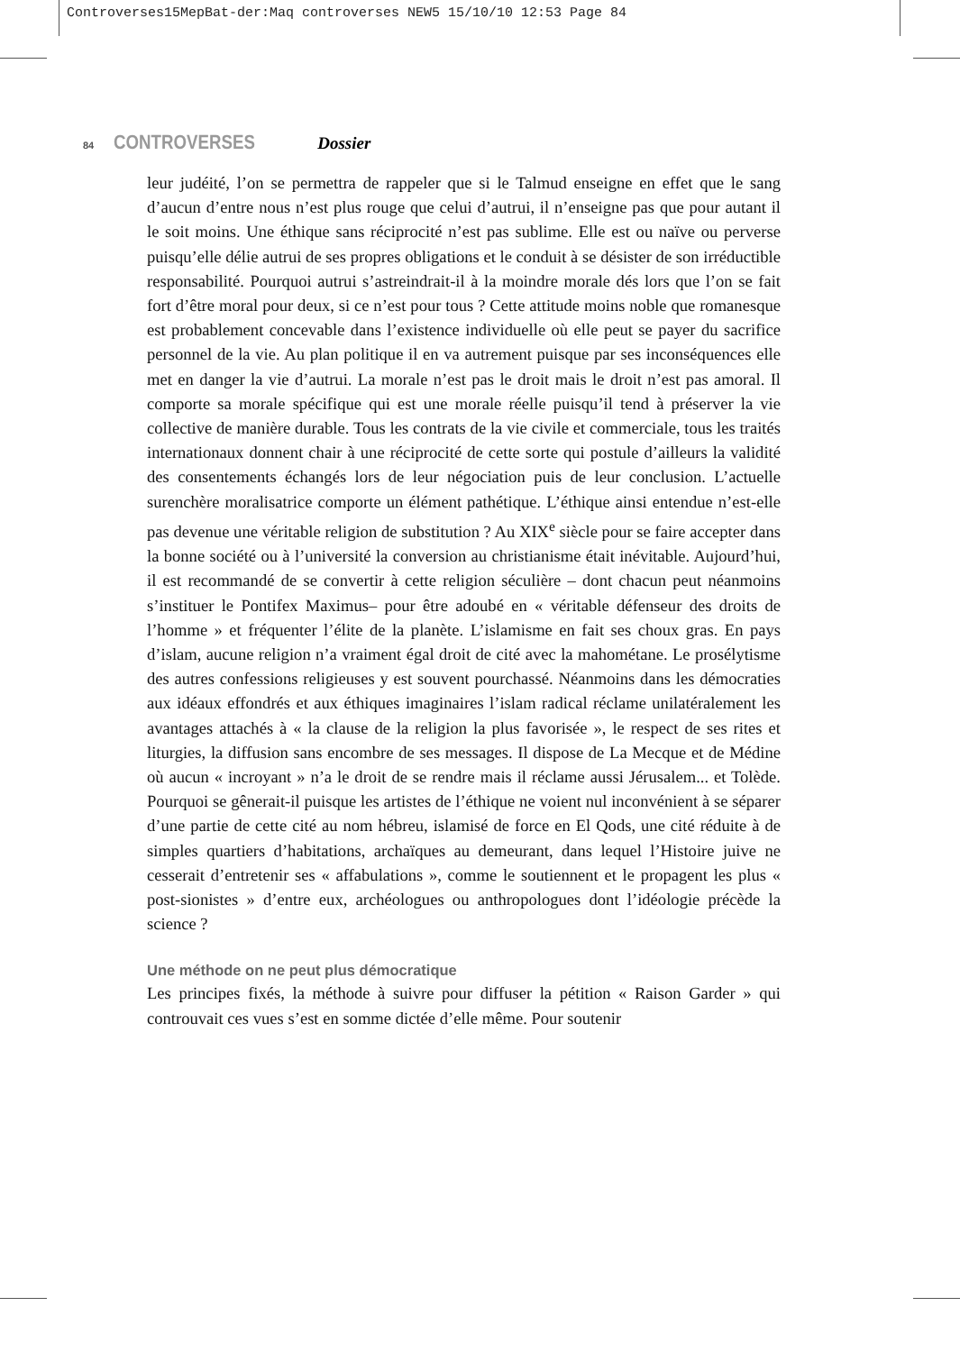Controverses15MepBat-der:Maq controverses NEW5 15/10/10 12:53 Page 84
84 CONTROVERSES Dossier
leur judéité, l’on se permettra de rappeler que si le Talmud enseigne en effet que le sang d’aucun d’entre nous n’est plus rouge que celui d’autrui, il n’enseigne pas que pour autant il le soit moins. Une éthique sans réciprocité n’est pas sublime. Elle est ou naïve ou perverse puisqu’elle délie autrui de ses propres obligations et le conduit à se désister de son irréductible responsabilité. Pourquoi autrui s’astreindrait-il à la moindre morale dés lors que l’on se fait fort d’être moral pour deux, si ce n’est pour tous ? Cette attitude moins noble que romanesque est probablement concevable dans l’existence individuelle où elle peut se payer du sacrifice personnel de la vie. Au plan politique il en va autrement puisque par ses inconséquences elle met en danger la vie d’autrui. La morale n’est pas le droit mais le droit n’est pas amoral. Il comporte sa morale spécifique qui est une morale réelle puisqu’il tend à préserver la vie collective de manière durable. Tous les contrats de la vie civile et commerciale, tous les traités internationaux donnent chair à une réciprocité de cette sorte qui postule d’ailleurs la validité des consentements échangés lors de leur négociation puis de leur conclusion. L’actuelle surenchère moralisatrice comporte un élément pathétique. L’éthique ainsi entendue n’est-elle pas devenue une véritable religion de substitution ? Au XIX<sup>e</sup> siècle pour se faire accepter dans la bonne société ou à l’université la conversion au christianisme était inévitable. Aujourd’hui, il est recommandé de se convertir à cette religion séculière – dont chacun peut néanmoins s’instituer le Pontifex Maximus– pour être adoubé en « véritable défenseur des droits de l’homme » et fréquenter l’élite de la planète. L’islamisme en fait ses choux gras. En pays d’islam, aucune religion n’a vraiment égal droit de cité avec la mahométane. Le prosélytisme des autres confessions religieuses y est souvent pourchassé. Néanmoins dans les démocraties aux idéaux effondrés et aux éthiques imaginaires l’islam radical réclame unilatéralement les avantages attachés à « la clause de la religion la plus favorisée », le respect de ses rites et liturgies, la diffusion sans encombre de ses messages. Il dispose de La Mecque et de Médine où aucun « incroyant » n’a le droit de se rendre mais il réclame aussi Jérusalem... et Tolède. Pourquoi se gênerait-il puisque les artistes de l’éthique ne voient nul inconvénient à se séparer d’une partie de cette cité au nom hébreu, islamisé de force en El Qods, une cité réduite à de simples quartiers d’habitations, archaïques au demeurant, dans lequel l’Histoire juive ne cesserait d’entretenir ses « affabulations », comme le soutiennent et le propagent les plus « post-sionistes » d’entre eux, archéologues ou anthropologues dont l’idéologie précède la science ?
Une méthode on ne peut plus démocratique
Les principes fixés, la méthode à suivre pour diffuser la pétition « Raison Garder » qui controuvait ces vues s’est en somme dictée d’elle même. Pour soutenir